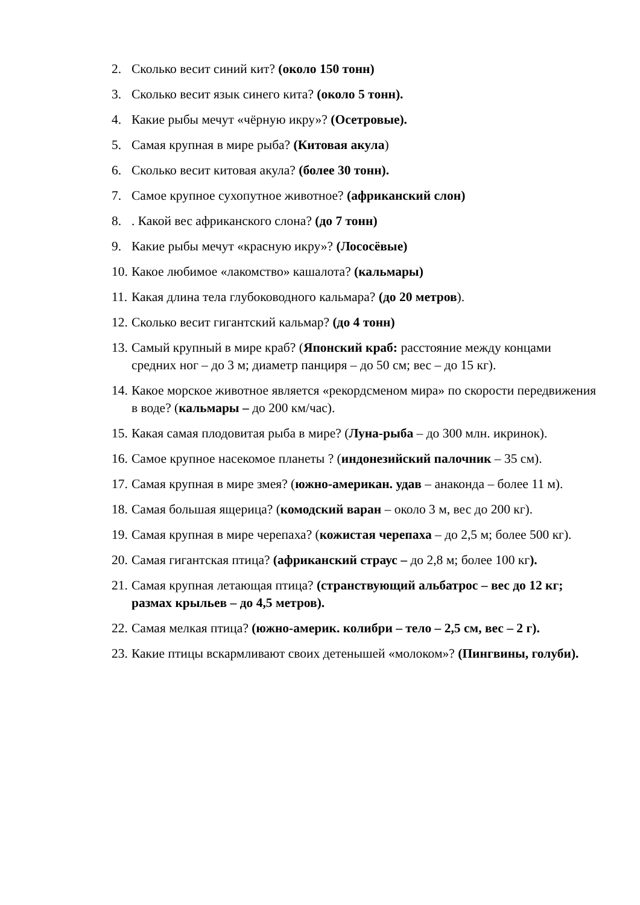2. Сколько весит синий кит? (около 150 тонн)
3. Сколько весит язык синего кита? (около 5 тонн).
4. Какие рыбы мечут «чёрную икру»? (Осетровые).
5. Самая крупная в мире рыба? (Китовая акула)
6. Сколько весит китовая акула? (более 30 тонн).
7. Самое крупное сухопутное животное? (африканский слон)
8.. Какой вес африканского слона? (до 7 тонн)
9. Какие рыбы мечут «красную икру»? (Лососёвые)
10. Какое любимое «лакомство» кашалота? (кальмары)
11. Какая длина тела глубоководного кальмара? (до 20 метров).
12. Сколько весит гигантский кальмар? (до 4 тонн)
13. Самый крупный в мире краб? (Японский краб: расстояние между концами средних ног – до 3 м; диаметр панциря – до 50 см; вес – до 15 кг).
14. Какое морское животное является «рекордсменом мира» по скорости передвижения в воде? (кальмары – до 200 км/час).
15. Какая самая плодовитая рыба в мире? (Луна-рыба – до 300 млн. икринок).
16. Самое крупное насекомое планеты ? (индонезийский палочник – 35 см).
17. Самая крупная в мире змея? (южно-американ. удав – анаконда – более 11 м).
18. Самая большая ящерица? (комодский варан – около 3 м, вес до 200 кг).
19. Самая крупная в мире черепаха? (кожистая черепаха – до 2,5 м; более 500 кг).
20. Самая гигантская птица? (африканский страус – до 2,8 м; более 100 кг).
21. Самая крупная летающая птица? (странствующий альбатрос – вес до 12 кг; размах крыльев – до 4,5 метров).
22. Самая мелкая птица? (южно-америк. колибри – тело – 2,5 см, вес – 2 г).
23. Какие птицы вскармливают своих детенышей «молоком»? (Пингвины, голуби).